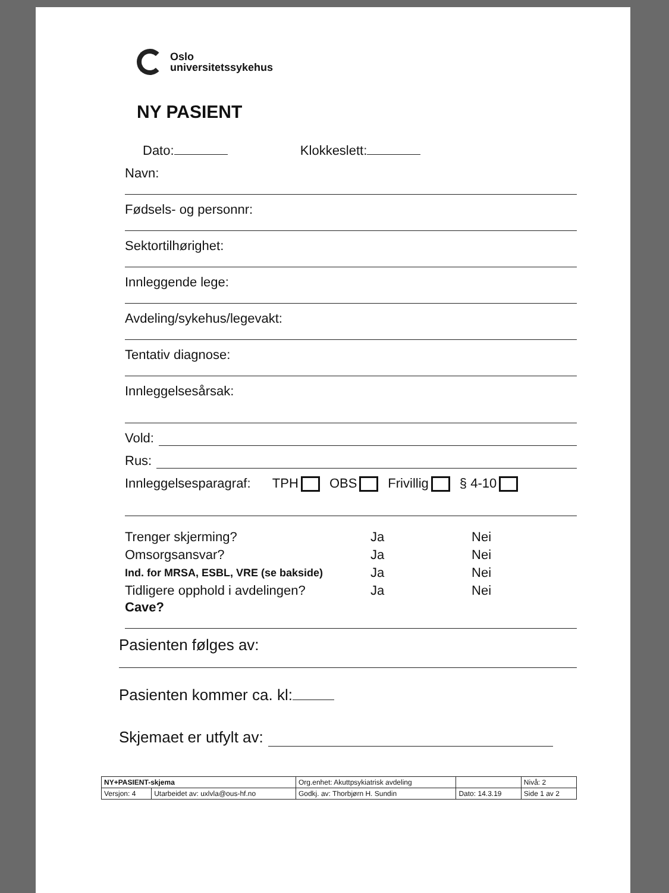Oslo
universitetssykehus
NY PASIENT
Dato: Klokkeslett:
Navn:
Fødsels- og personnr:
Sektortilhørighet:
Innleggende lege:
Avdeling/sykehus/legevakt:
Tentativ diagnose:
Innleggelsesårsak:
Vold:
Rus:
Innleggelsesparagraf: TPH OBS Frivillig § 4-10
| Trenger skjerming? | Ja | Nei |
| Omsorgsansvar? | Ja | Nei |
| Ind. for MRSA, ESBL, VRE (se bakside) | Ja | Nei |
| Tidligere opphold i avdelingen? | Ja | Nei |
Cave?
Pasienten følges av:
Pasienten kommer ca. kl:
Skjemaet er utfylt av:
| NY+PASIENT-skjema | | Org.enhet: Akuttpsykiatrisk avdeling | | Nivå: 2 |
| Versjon: 4 | Utarbeidet av: uxlvla@ous-hf.no | Godkj. av: Thorbjørn H. Sundin | Dato: 14.3.19 | Side 1 av 2 |